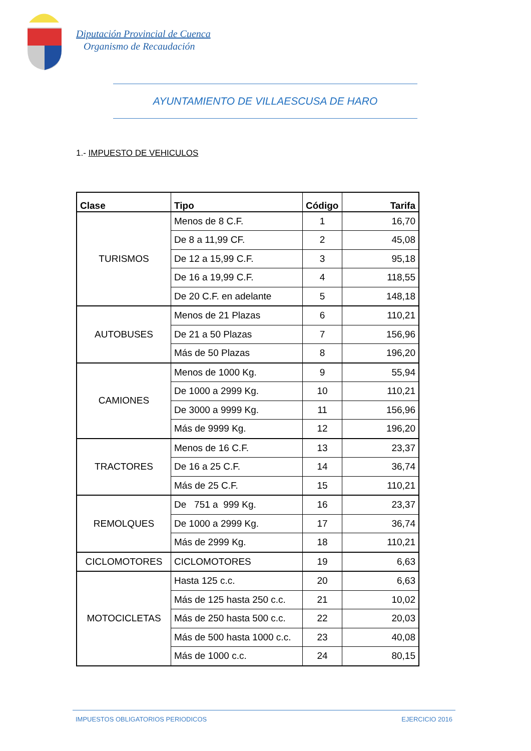Diputación Provincial de Cuenca
Organismo de Recaudación
AYUNTAMIENTO DE VILLAESCUSA DE HARO
1.- IMPUESTO DE VEHICULOS
| Clase | Tipo | Código | Tarifa |
| --- | --- | --- | --- |
| TURISMOS | Menos de 8 C.F. | 1 | 16,70 |
| | De 8 a 11,99 CF. | 2 | 45,08 |
| | De 12 a 15,99 C.F. | 3 | 95,18 |
| | De 16 a 19,99 C.F. | 4 | 118,55 |
| | De 20 C.F. en adelante | 5 | 148,18 |
| AUTOBUSES | Menos de 21 Plazas | 6 | 110,21 |
| | De 21 a 50 Plazas | 7 | 156,96 |
| | Más de 50 Plazas | 8 | 196,20 |
| CAMIONES | Menos de 1000 Kg. | 9 | 55,94 |
| | De 1000 a 2999 Kg. | 10 | 110,21 |
| | De 3000 a 9999 Kg. | 11 | 156,96 |
| | Más de 9999 Kg. | 12 | 196,20 |
| TRACTORES | Menos de 16 C.F. | 13 | 23,37 |
| | De 16 a 25 C.F. | 14 | 36,74 |
| | Más de 25 C.F. | 15 | 110,21 |
| REMOLQUES | De 751 a 999 Kg. | 16 | 23,37 |
| | De 1000 a 2999 Kg. | 17 | 36,74 |
| | Más de 2999 Kg. | 18 | 110,21 |
| CICLOMOTORES | CICLOMOTORES | 19 | 6,63 |
| MOTOCICLETAS | Hasta 125 c.c. | 20 | 6,63 |
| | Más de 125 hasta 250 c.c. | 21 | 10,02 |
| | Más de 250 hasta 500 c.c. | 22 | 20,03 |
| | Más de 500 hasta 1000 c.c. | 23 | 40,08 |
| | Más de 1000 c.c. | 24 | 80,15 |
IMPUESTOS OBLIGATORIOS PERIODICOS EJERCICIO 2016